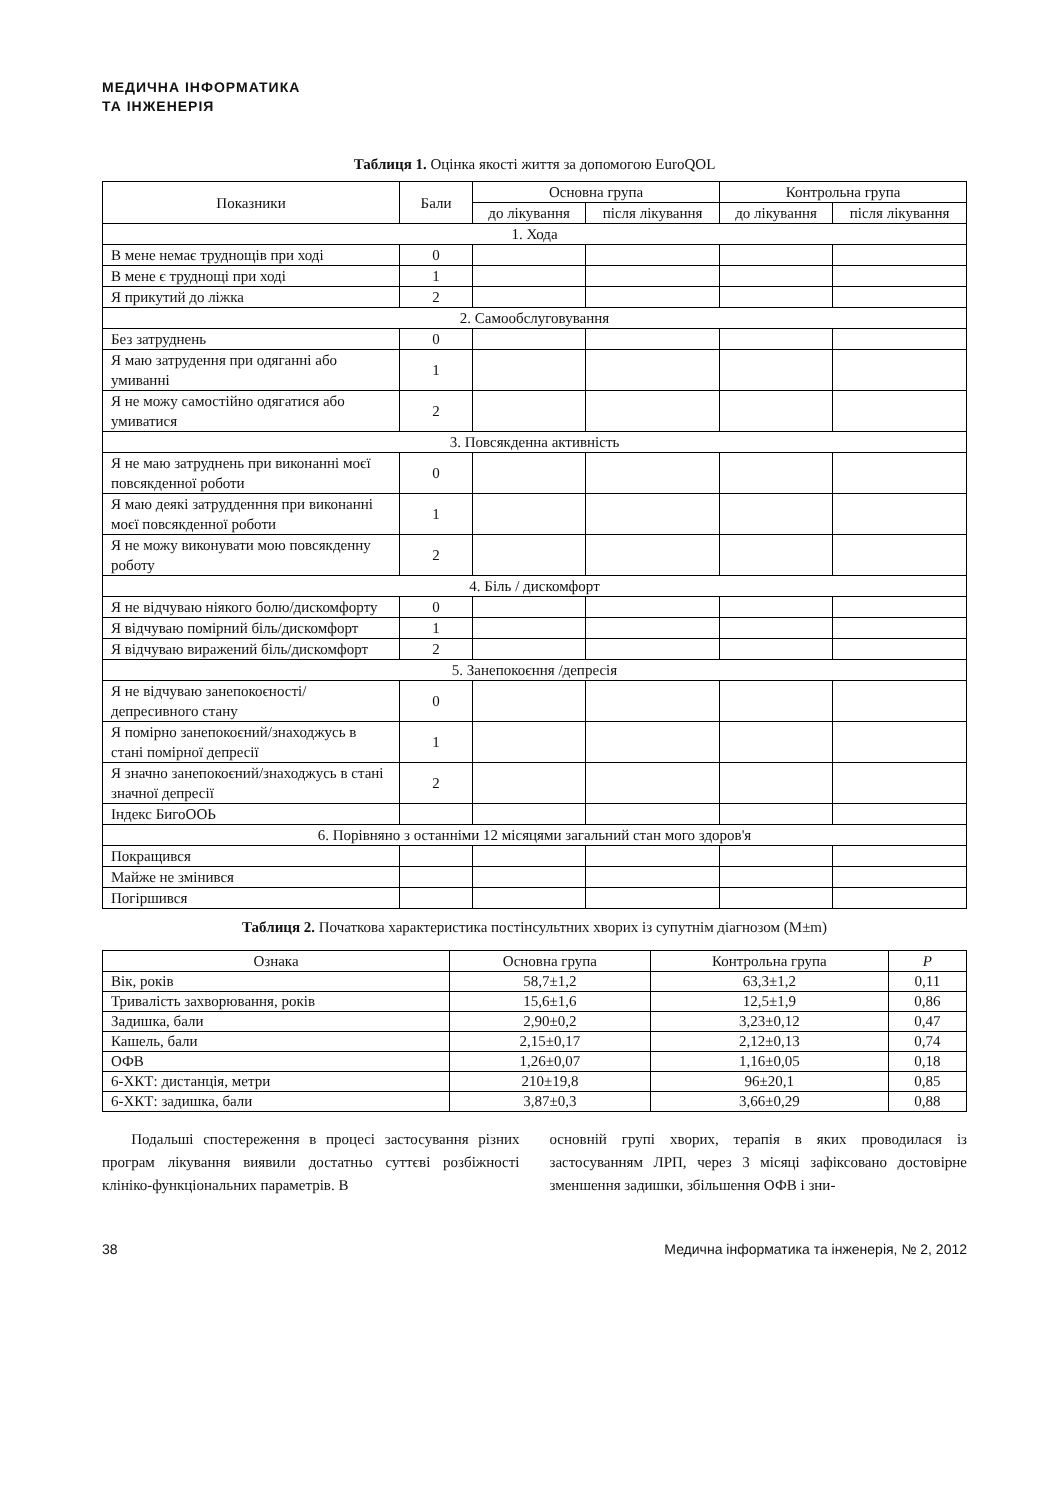МЕДИЧНА ІНФОРМАТИКА
ТА ІНЖЕНЕРІЯ
Таблиця 1. Оцінка якості життя за допомогою EuroQOL
| Показники | Бали | Основна група | | Контрольна група | |
| --- | --- | --- | --- | --- | --- |
| | | до лікування | після лікування | до лікування | після лікування |
| 1. Хода | | | | | |
| В мене немає труднощів при ході | 0 | | | | |
| В мене є труднощі при ході | 1 | | | | |
| Я прикутий до ліжка | 2 | | | | |
| 2. Самообслуговування | | | | | |
| Без затруднень | 0 | | | | |
| Я маю затрудення при одяганні або умиванні | 1 | | | | |
| Я не можу самостійно одягатися або умиватися | 2 | | | | |
| 3. Повсякденна активність | | | | | |
| Я не маю затруднень при виконанні моєї повсякденної роботи | 0 | | | | |
| Я маю деякі затрудденння при виконанні моєї повсякденної роботи | 1 | | | | |
| Я не можу виконувати мою повсякденну роботу | 2 | | | | |
| 4. Біль / дискомфорт | | | | | |
| Я не відчуваю ніякого болю/дискомфорту | 0 | | | | |
| Я відчуваю помірний біль/дискомфорт | 1 | | | | |
| Я відчуваю виражений біль/дискомфорт | 2 | | | | |
| 5. Занепокоєння /депресія | | | | | |
| Я не відчуваю занепокоєності/депресивного стану | 0 | | | | |
| Я помірно занепокоєний/знаходжусь в стані помірної депресії | 1 | | | | |
| Я значно занепокоєний/знаходжусь в стані значної депресії | 2 | | | | |
| Індекс БигоООЬ | | | | | |
| 6. Порівняно з останніми 12 місяцями загальний стан мого здоров'я | | | | | |
| Покращився | | | | | |
| Майже не змінився | | | | | |
| Погіршився | | | | | |
Таблиця 2. Початкова характеристика постінсультних хворих із супутнім діагнозом (M±m)
| Ознака | Основна група | Контрольна група | P |
| --- | --- | --- | --- |
| Вік, років | 58,7±1,2 | 63,3±1,2 | 0,11 |
| Тривалість захворювання, років | 15,6±1,6 | 12,5±1,9 | 0,86 |
| Задишка, бали | 2,90±0,2 | 3,23±0,12 | 0,47 |
| Кашель, бали | 2,15±0,17 | 2,12±0,13 | 0,74 |
| ОФВ | 1,26±0,07 | 1,16±0,05 | 0,18 |
| 6-ХКТ: дистанція, метри | 210±19,8 | 96±20,1 | 0,85 |
| 6-ХКТ: задишка, бали | 3,87±0,3 | 3,66±0,29 | 0,88 |
Подальші спостереження в процесі застосування різних програм лікування виявили достатньо суттєві розбіжності клініко-функціональних параметрів. В
основній групі хворих, терапія в яких проводилася із застосуванням ЛРП, через 3 місяці зафіксовано достовірне зменшення задишки, збільшення ОФВ і зни-
38 Медична інформатика та інженерія, № 2, 2012